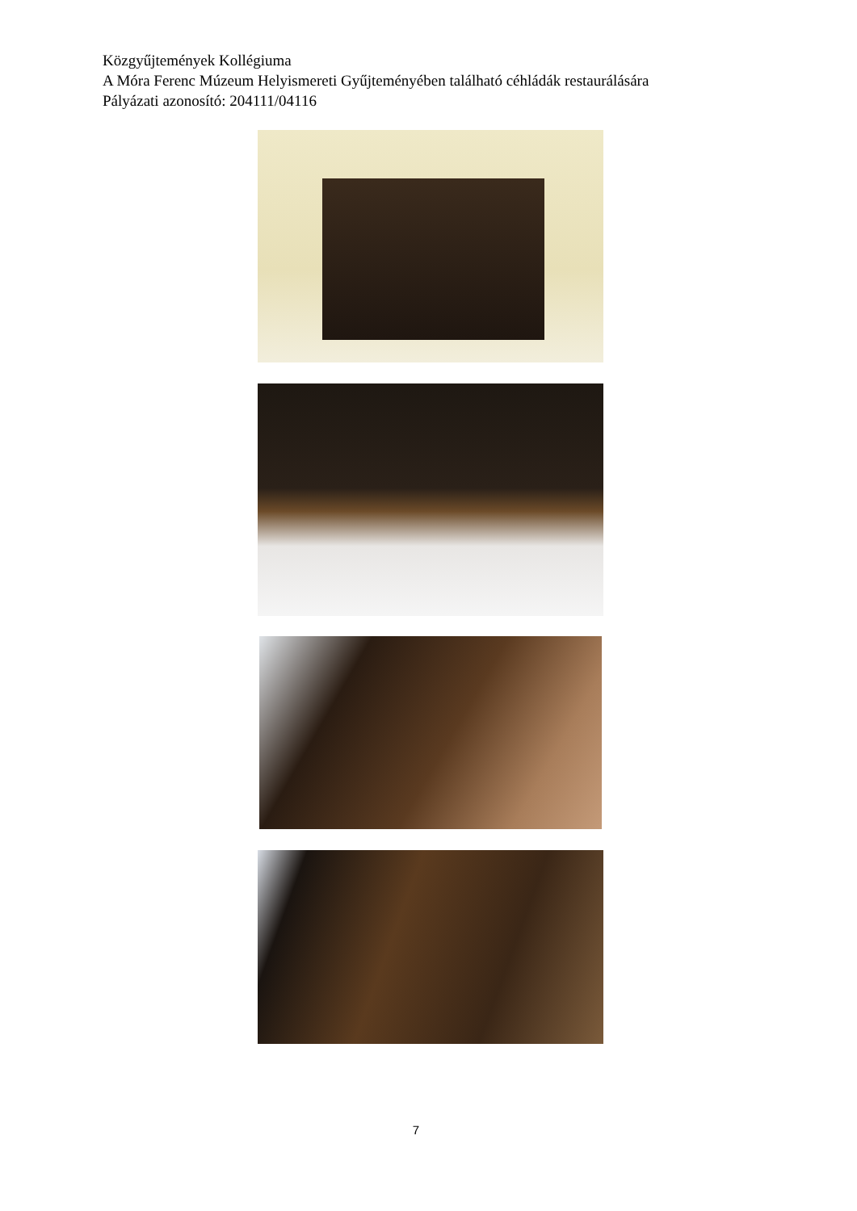Közgyűjtemények Kollégiuma
A Móra Ferenc Múzeum Helyismereti Gyűjteményében található céhládák restaurálására
Pályázati azonosító: 204111/04116
7